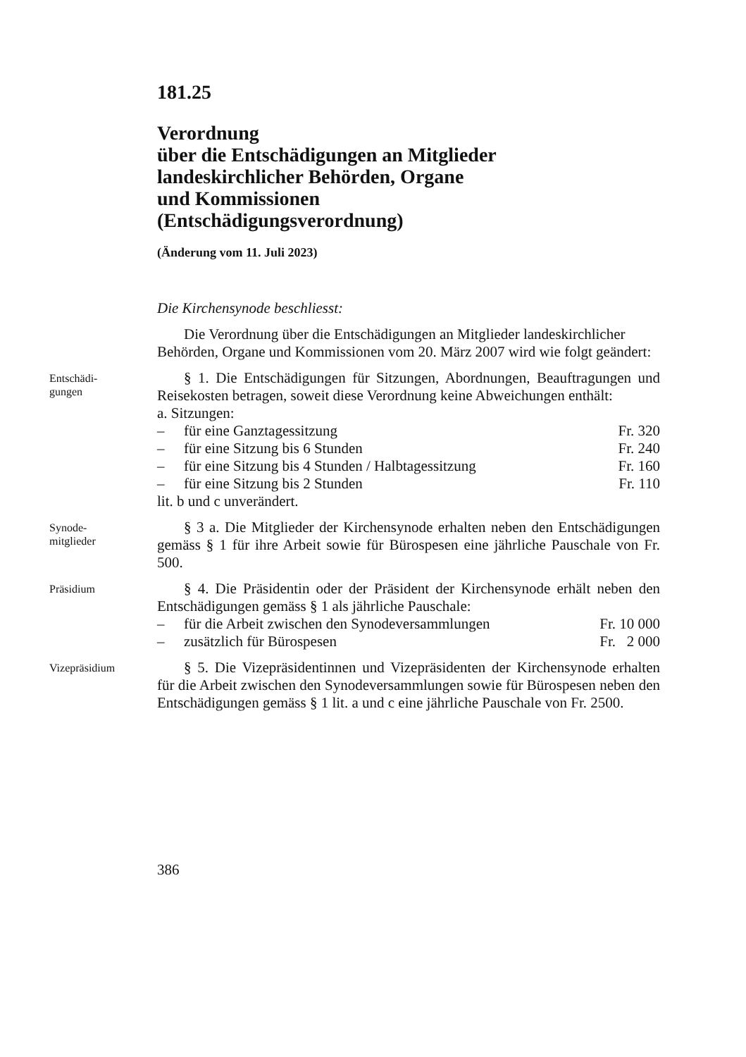181.25
Verordnung
über die Entschädigungen an Mitglieder
landeskirchlicher Behörden, Organe
und Kommissionen
(Entschädigungsverordnung)
(Änderung vom 11. Juli 2023)
Die Kirchensynode beschliesst:
Die Verordnung über die Entschädigungen an Mitglieder landeskirchlicher Behörden, Organe und Kommissionen vom 20. März 2007 wird wie folgt geändert:
Entschädi-
gungen
§ 1. Die Entschädigungen für Sitzungen, Abordnungen, Beauftragungen und Reisekosten betragen, soweit diese Verordnung keine Abweichungen enthält:
a. Sitzungen:
– für eine Ganztagessitzung Fr. 320
– für eine Sitzung bis 6 Stunden Fr. 240
– für eine Sitzung bis 4 Stunden / Halbtagessitzung Fr. 160
– für eine Sitzung bis 2 Stunden Fr. 110
lit. b und c unverändert.
Synode-
mitglieder
§ 3 a. Die Mitglieder der Kirchensynode erhalten neben den Entschädigungen gemäss § 1 für ihre Arbeit sowie für Bürospesen eine jährliche Pauschale von Fr. 500.
Präsidium
§ 4. Die Präsidentin oder der Präsident der Kirchensynode erhält neben den Entschädigungen gemäss § 1 als jährliche Pauschale:
– für die Arbeit zwischen den Synodeversammlungen Fr. 10 000
– zusätzlich für Bürospesen Fr. 2 000
Vizepräsidium
§ 5. Die Vizepräsidentinnen und Vizepräsidenten der Kirchensynode erhalten für die Arbeit zwischen den Synodeversammlungen sowie für Bürospesen neben den Entschädigungen gemäss § 1 lit. a und c eine jährliche Pauschale von Fr. 2500.
386